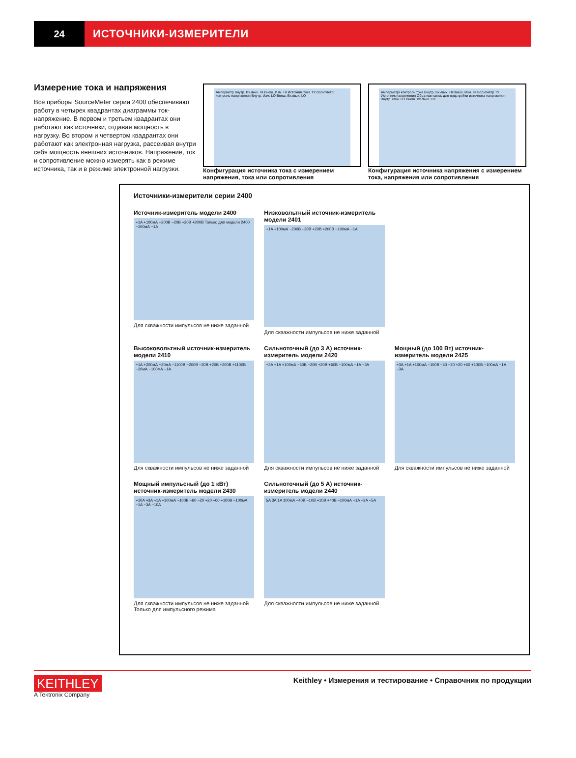24 ИСТОЧНИКИ-ИЗМЕРИТЕЛИ
Измерение тока и напряжения
Все приборы SourceMeter серии 2400 обеспечивают работу в четырех квадрантах диаграммы ток-напряжение. В первом и третьем квадрантах они работают как источники, отдавая мощность в нагрузку. Во втором и четвертом квадрантах они работают как электронная нагрузка, рассеивая внутри себя мощность внешних источников. Напряжение, ток и сопротивление можно измерять как в режиме источника, так и в режиме электронной нагрузки.
Амперметр Внутр. Вх./вых. HI Внеш. Изм. HI Источник тока ТУ Вольтметр/ контроль напряжения Внутр. Изм. LO Внеш. Вх./вых. LO
Конфигурация источника тока с измерением напряжения, тока или сопротивления
Амперметр/ контроль тока Внутр. Вх./вых. HI Внеш. Изм. HI Вольтметр ТУ Источник напряжения Обратная связь для подстройки источника напряжения Внутр. Изм. LO Внеш. Вх./вых. LO
Конфигурация источника напряжения с измерением тока, напряжения или сопротивления
Источники-измерители серии 2400
Источник-измеритель модели 2400
+1A +100мА −200В −20В +20В +200В Только для модели 2400 −100мА −1A
Для скважности импульсов не ниже заданной
Низковольтный источник-измеритель модели 2401
+1A +100мА −200В −20В +20В +200В −100мА −1A
Для скважности импульсов не ниже заданной
Высоковольтный источник-измеритель модели 2410
+1A +200мА +20мА −1100В −200В −20В +20В +200В +1100В −20мА −100мА −1A
Для скважности импульсов не ниже заданной
Сильноточный (до 3 А) источник-измеритель модели 2420
+3A +1A +100мА −60В −20В +20В +60В −100мА −1A −3A
Для скважности импульсов не ниже заданной
Мощный (до 100 Вт) источник-измеритель модели 2425
+3A +1A +100мА −100В −60 −20 +20 +60 +100В −100мА −1A −3A
Для скважности импульсов не ниже заданной
Мощный импульсный (до 1 кВт) источник-измеритель модели 2430
+10A +3A +1A +100мА −100В −60 −20 +20 +60 +100В −100мА −1A −3A −10A
Для скважности импульсов не ниже заданной
Только для импульсного режима
Сильноточный (до 5 А) источник-измеритель модели 2440
5A 3A 1A 100мА −40В −10В +10В +40В −100мА −1A −3A −5A
Для скважности импульсов не ниже заданной
KEITHLEY
A Tektronix Company
Keithley • Измерения и тестирование • Справочник по продукции